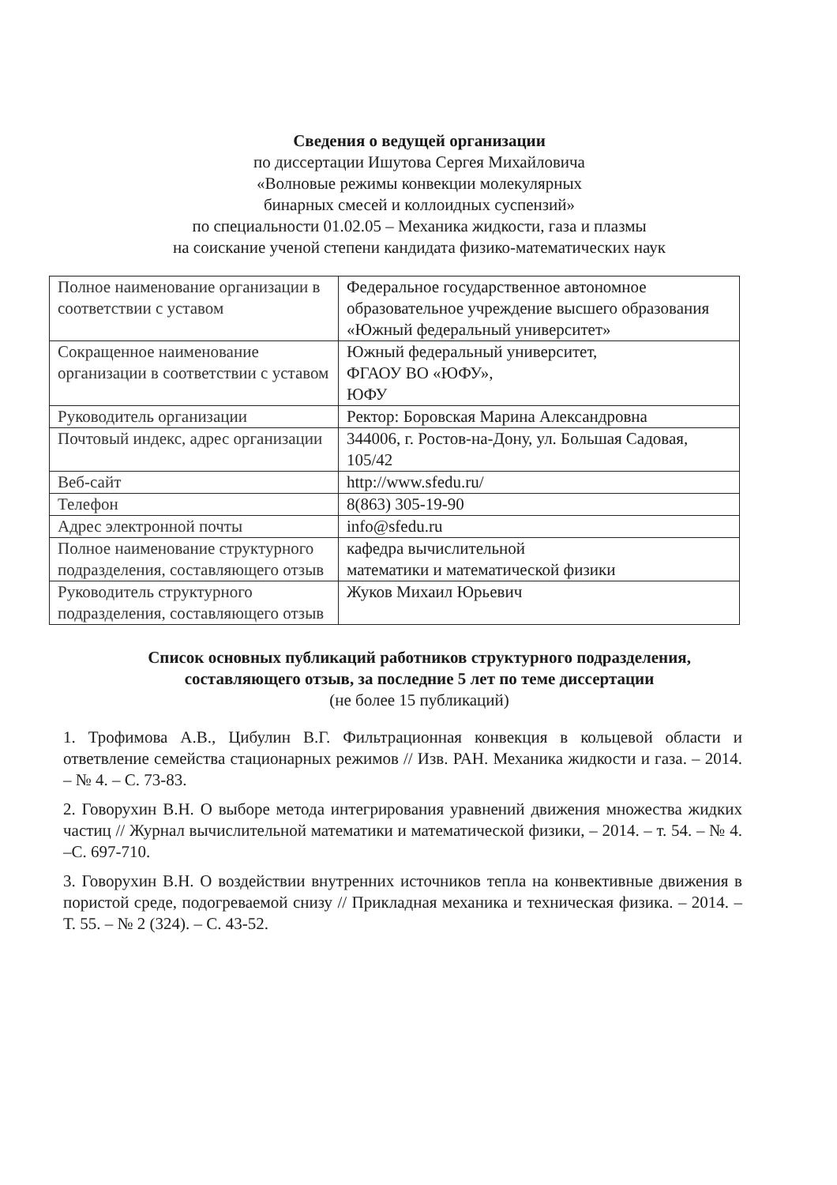Сведения о ведущей организации
по диссертации Ишутова Сергея Михайловича
«Волновые режимы конвекции молекулярных
бинарных смесей и коллоидных суспензий»
по специальности 01.02.05 – Механика жидкости, газа и плазмы
на соискание ученой степени кандидата физико-математических наук
| Полное наименование организации в соответствии с уставом | Федеральное государственное автономное образовательное учреждение высшего образования «Южный федеральный университет» |
| Сокращенное наименование организации в соответствии с уставом | Южный федеральный университет, ФГАОУ ВО «ЮФУ», ЮФУ |
| Руководитель организации | Ректор: Боровская Марина Александровна |
| Почтовый индекс, адрес организации | 344006, г. Ростов-на-Дону, ул. Большая Садовая, 105/42 |
| Веб-сайт | http://www.sfedu.ru/ |
| Телефон | 8(863) 305-19-90 |
| Адрес электронной почты | info@sfedu.ru |
| Полное наименование структурного подразделения, составляющего отзыв | кафедра вычислительной математики и математической физики |
| Руководитель структурного подразделения, составляющего отзыв | Жуков Михаил Юрьевич |
Список основных публикаций работников структурного подразделения,
составляющего отзыв, за последние 5 лет по теме диссертации
(не более 15 публикаций)
1. Трофимова А.В., Цибулин В.Г. Фильтрационная конвекция в кольцевой области и ответвление семейства стационарных режимов // Изв. РАН. Механика жидкости и газа. – 2014. – № 4. – С. 73-83.
2. Говорухин В.Н. О выборе метода интегрирования уравнений движения множества жидких частиц // Журнал вычислительной математики и математической физики, – 2014. – т. 54. – № 4. –С. 697-710.
3. Говорухин В.Н. О воздействии внутренних источников тепла на конвективные движения в пористой среде, подогреваемой снизу // Прикладная механика и техническая физика. – 2014. – Т. 55. – № 2 (324). – С. 43-52.